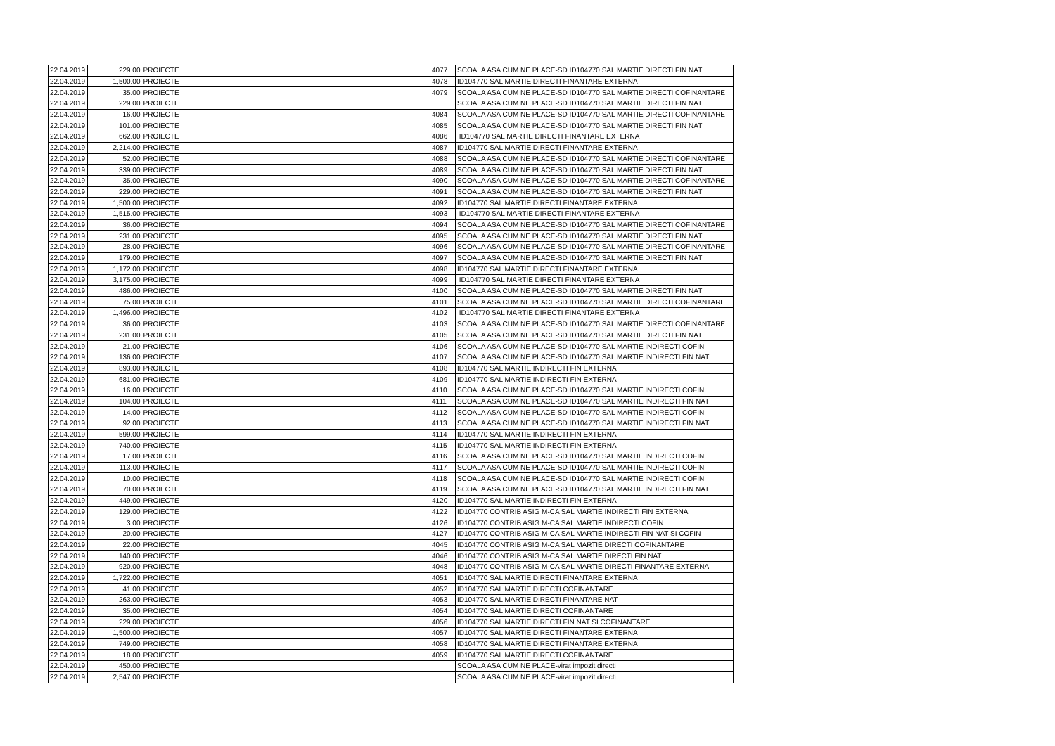| 22.04.2019 | 229.00 | PROIECTE | 4077 | SCOALA ASA CUM NE PLACE-SD ID104770 SAL MARTIE DIRECTI FIN NAT |
| 22.04.2019 | 1,500.00 | PROIECTE | 4078 | ID104770 SAL MARTIE DIRECTI FINANTARE EXTERNA |
| 22.04.2019 | 35.00 | PROIECTE | 4079 | SCOALA ASA CUM NE PLACE-SD ID104770 SAL MARTIE DIRECTI COFINANTARE |
| 22.04.2019 | 229.00 | PROIECTE | | SCOALA ASA CUM NE PLACE-SD ID104770 SAL MARTIE DIRECTI FIN NAT |
| 22.04.2019 | 16.00 | PROIECTE | 4084 | SCOALA ASA CUM NE PLACE-SD ID104770 SAL MARTIE DIRECTI COFINANTARE |
| 22.04.2019 | 101.00 | PROIECTE | 4085 | SCOALA ASA CUM NE PLACE-SD ID104770 SAL MARTIE DIRECTI FIN NAT |
| 22.04.2019 | 662.00 | PROIECTE | 4086 | ID104770 SAL MARTIE DIRECTI FINANTARE EXTERNA |
| 22.04.2019 | 2,214.00 | PROIECTE | 4087 | ID104770 SAL MARTIE DIRECTI FINANTARE EXTERNA |
| 22.04.2019 | 52.00 | PROIECTE | 4088 | SCOALA ASA CUM NE PLACE-SD ID104770 SAL MARTIE DIRECTI COFINANTARE |
| 22.04.2019 | 339.00 | PROIECTE | 4089 | SCOALA ASA CUM NE PLACE-SD ID104770 SAL MARTIE DIRECTI FIN NAT |
| 22.04.2019 | 35.00 | PROIECTE | 4090 | SCOALA ASA CUM NE PLACE-SD ID104770 SAL MARTIE DIRECTI COFINANTARE |
| 22.04.2019 | 229.00 | PROIECTE | 4091 | SCOALA ASA CUM NE PLACE-SD ID104770 SAL MARTIE DIRECTI FIN NAT |
| 22.04.2019 | 1,500.00 | PROIECTE | 4092 | ID104770 SAL MARTIE DIRECTI FINANTARE EXTERNA |
| 22.04.2019 | 1,515.00 | PROIECTE | 4093 | ID104770 SAL MARTIE DIRECTI FINANTARE EXTERNA |
| 22.04.2019 | 36.00 | PROIECTE | 4094 | SCOALA ASA CUM NE PLACE-SD ID104770 SAL MARTIE DIRECTI COFINANTARE |
| 22.04.2019 | 231.00 | PROIECTE | 4095 | SCOALA ASA CUM NE PLACE-SD ID104770 SAL MARTIE DIRECTI FIN NAT |
| 22.04.2019 | 28.00 | PROIECTE | 4096 | SCOALA ASA CUM NE PLACE-SD ID104770 SAL MARTIE DIRECTI COFINANTARE |
| 22.04.2019 | 179.00 | PROIECTE | 4097 | SCOALA ASA CUM NE PLACE-SD ID104770 SAL MARTIE DIRECTI FIN NAT |
| 22.04.2019 | 1,172.00 | PROIECTE | 4098 | ID104770 SAL MARTIE DIRECTI FINANTARE EXTERNA |
| 22.04.2019 | 3,175.00 | PROIECTE | 4099 | ID104770 SAL MARTIE DIRECTI FINANTARE EXTERNA |
| 22.04.2019 | 486.00 | PROIECTE | 4100 | SCOALA ASA CUM NE PLACE-SD ID104770 SAL MARTIE DIRECTI FIN NAT |
| 22.04.2019 | 75.00 | PROIECTE | 4101 | SCOALA ASA CUM NE PLACE-SD ID104770 SAL MARTIE DIRECTI COFINANTARE |
| 22.04.2019 | 1,496.00 | PROIECTE | 4102 | ID104770 SAL MARTIE DIRECTI FINANTARE EXTERNA |
| 22.04.2019 | 36.00 | PROIECTE | 4103 | SCOALA ASA CUM NE PLACE-SD ID104770 SAL MARTIE DIRECTI COFINANTARE |
| 22.04.2019 | 231.00 | PROIECTE | 4105 | SCOALA ASA CUM NE PLACE-SD ID104770 SAL MARTIE DIRECTI FIN NAT |
| 22.04.2019 | 21.00 | PROIECTE | 4106 | SCOALA ASA CUM NE PLACE-SD ID104770 SAL MARTIE INDIRECTI COFIN |
| 22.04.2019 | 136.00 | PROIECTE | 4107 | SCOALA ASA CUM NE PLACE-SD ID104770 SAL MARTIE INDIRECTI FIN NAT |
| 22.04.2019 | 893.00 | PROIECTE | 4108 | ID104770 SAL MARTIE INDIRECTI FIN EXTERNA |
| 22.04.2019 | 681.00 | PROIECTE | 4109 | ID104770 SAL MARTIE INDIRECTI FIN EXTERNA |
| 22.04.2019 | 16.00 | PROIECTE | 4110 | SCOALA ASA CUM NE PLACE-SD ID104770 SAL MARTIE INDIRECTI COFIN |
| 22.04.2019 | 104.00 | PROIECTE | 4111 | SCOALA ASA CUM NE PLACE-SD ID104770 SAL MARTIE INDIRECTI FIN NAT |
| 22.04.2019 | 14.00 | PROIECTE | 4112 | SCOALA ASA CUM NE PLACE-SD ID104770 SAL MARTIE INDIRECTI COFIN |
| 22.04.2019 | 92.00 | PROIECTE | 4113 | SCOALA ASA CUM NE PLACE-SD ID104770 SAL MARTIE INDIRECTI FIN NAT |
| 22.04.2019 | 599.00 | PROIECTE | 4114 | ID104770 SAL MARTIE INDIRECTI FIN EXTERNA |
| 22.04.2019 | 740.00 | PROIECTE | 4115 | ID104770 SAL MARTIE INDIRECTI FIN EXTERNA |
| 22.04.2019 | 17.00 | PROIECTE | 4116 | SCOALA ASA CUM NE PLACE-SD ID104770 SAL MARTIE INDIRECTI COFIN |
| 22.04.2019 | 113.00 | PROIECTE | 4117 | SCOALA ASA CUM NE PLACE-SD ID104770 SAL MARTIE INDIRECTI COFIN |
| 22.04.2019 | 10.00 | PROIECTE | 4118 | SCOALA ASA CUM NE PLACE-SD ID104770 SAL MARTIE INDIRECTI COFIN |
| 22.04.2019 | 70.00 | PROIECTE | 4119 | SCOALA ASA CUM NE PLACE-SD ID104770 SAL MARTIE INDIRECTI FIN NAT |
| 22.04.2019 | 449.00 | PROIECTE | 4120 | ID104770 SAL MARTIE INDIRECTI FIN EXTERNA |
| 22.04.2019 | 129.00 | PROIECTE | 4122 | ID104770 CONTRIB ASIG M-CA SAL MARTIE INDIRECTI FIN EXTERNA |
| 22.04.2019 | 3.00 | PROIECTE | 4126 | ID104770 CONTRIB ASIG M-CA SAL MARTIE INDIRECTI COFIN |
| 22.04.2019 | 20.00 | PROIECTE | 4127 | ID104770 CONTRIB ASIG M-CA SAL MARTIE INDIRECTI FIN NAT SI COFIN |
| 22.04.2019 | 22.00 | PROIECTE | 4045 | ID104770 CONTRIB ASIG M-CA SAL MARTIE DIRECTI COFINANTARE |
| 22.04.2019 | 140.00 | PROIECTE | 4046 | ID104770 CONTRIB ASIG M-CA SAL MARTIE DIRECTI FIN NAT |
| 22.04.2019 | 920.00 | PROIECTE | 4048 | ID104770 CONTRIB ASIG M-CA SAL MARTIE DIRECTI FINANTARE EXTERNA |
| 22.04.2019 | 1,722.00 | PROIECTE | 4051 | ID104770 SAL MARTIE DIRECTI FINANTARE EXTERNA |
| 22.04.2019 | 41.00 | PROIECTE | 4052 | ID104770 SAL MARTIE DIRECTI COFINANTARE |
| 22.04.2019 | 263.00 | PROIECTE | 4053 | ID104770 SAL MARTIE DIRECTI FINANTARE NAT |
| 22.04.2019 | 35.00 | PROIECTE | 4054 | ID104770 SAL MARTIE DIRECTI COFINANTARE |
| 22.04.2019 | 229.00 | PROIECTE | 4056 | ID104770 SAL MARTIE DIRECTI FIN NAT SI COFINANTARE |
| 22.04.2019 | 1,500.00 | PROIECTE | 4057 | ID104770 SAL MARTIE DIRECTI FINANTARE EXTERNA |
| 22.04.2019 | 749.00 | PROIECTE | 4058 | ID104770 SAL MARTIE DIRECTI FINANTARE EXTERNA |
| 22.04.2019 | 18.00 | PROIECTE | 4059 | ID104770 SAL MARTIE DIRECTI COFINANTARE |
| 22.04.2019 | 450.00 | PROIECTE | | SCOALA ASA CUM NE PLACE-virat impozit directi |
| 22.04.2019 | 2,547.00 | PROIECTE | | SCOALA ASA CUM NE PLACE-virat impozit directi |